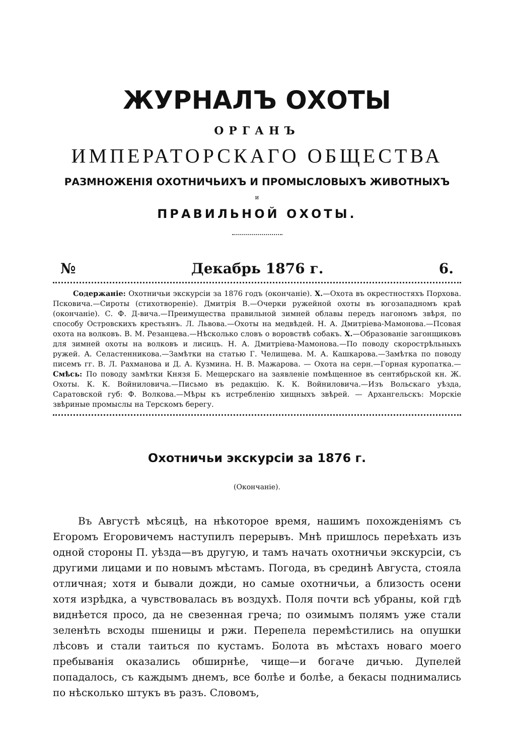ЖУРНАЛЪ ОХОТЫ
ОРГАНЪ
ИМПЕРАТОРСКАГО ОБЩЕСТВА
РАЗМНОЖЕНІЯ ОХОТНИЧЬИХЪ И ПРОМЫСЛОВЫХЪ ЖИВОТНЫХЪ
и
ПРАВИЛЬНОЙ ОХОТЫ.
№ Декабрь 1876 г. 6.
Содержаніе: Охотничьи экскурсіи за 1876 годъ (окончаніе). X.—Охота въ окрестностяхъ Порхова. Псковича.—Сироты (стихотвореніе). Дмитрія В.—Очерки ружейной охоты въ югозападномъ краѣ (окончаніе). С. Ф. Д-вича.—Преимущества правильной зимней облавы передъ нагономъ звѣря, по способу Островскихъ крестьянъ. Л. Львова.—Охоты на медвѣдей. Н. А. Дмитріева-Мамонова.—Псовая охота на волковъ. В. М. Резанцева.—Нѣсколько словъ о воровствѣ собакъ. X.—Образованіе загонщиковъ для зимней охоты на волковъ и лисицъ. Н. А. Дмитріева-Мамонова.—По поводу скорострѣльныхъ ружей. А. Селастенникова.—Замѣтки на статью Г. Челищева. М. А. Кашкарова.—Замѣтка по поводу писемъ гг. В. Л. Рахманова и Д. А. Кузмина. Н. В. Мажарова. — Охота на серн.—Горная куропатка.—Смѣсь: По поводу замѣтки Князя Б. Мещерскаго на заявленіе помѣщенное въ сентябрьской кн. Ж. Охоты. К. К. Войниловича.—Письмо въ редакцію. К. К. Войниловича.—Изъ Вольскаго уѣзда, Саратовской губ: Ф. Волкова.—Мѣры къ истребленію хищныхъ звѣрей. — Архангельскъ: Морскіе звѣриные промыслы на Терскомъ берегу.
Охотничьи экскурсіи за 1876 г.
(Окончаніе).
Въ Августѣ мѣсяцѣ, на нѣкоторое время, нашимъ похожденіямъ съ Егоромъ Егоровичемъ наступилъ перерывъ. Мнѣ пришлось переѣхать изъ одной стороны П. уѣзда—въ другую, и тамъ начать охотничьи экскурсіи, съ другими лицами и по новымъ мѣстамъ. Погода, въ срединѣ Августа, стояла отличная; хотя и бывали дожди, но самые охотничьи, а близость осени хотя изрѣдка, а чувствовалась въ воздухѣ. Поля почти всѣ убраны, кой гдѣ виднѣется просо, да не свезенная греча; по озимымъ полямъ уже стали зеленѣть всходы пшеницы и ржи. Перепела перемѣстились на опушки лѣсовъ и стали таиться по кустамъ. Болота въ мѣстахъ новаго моего пребыванія оказались обширнѣе, чище—и богаче дичью. Дупелей попадалось, съ каждымъ днемъ, все болѣе и болѣе, а бекасы поднимались по нѣсколько штукъ въ разъ. Словомъ,